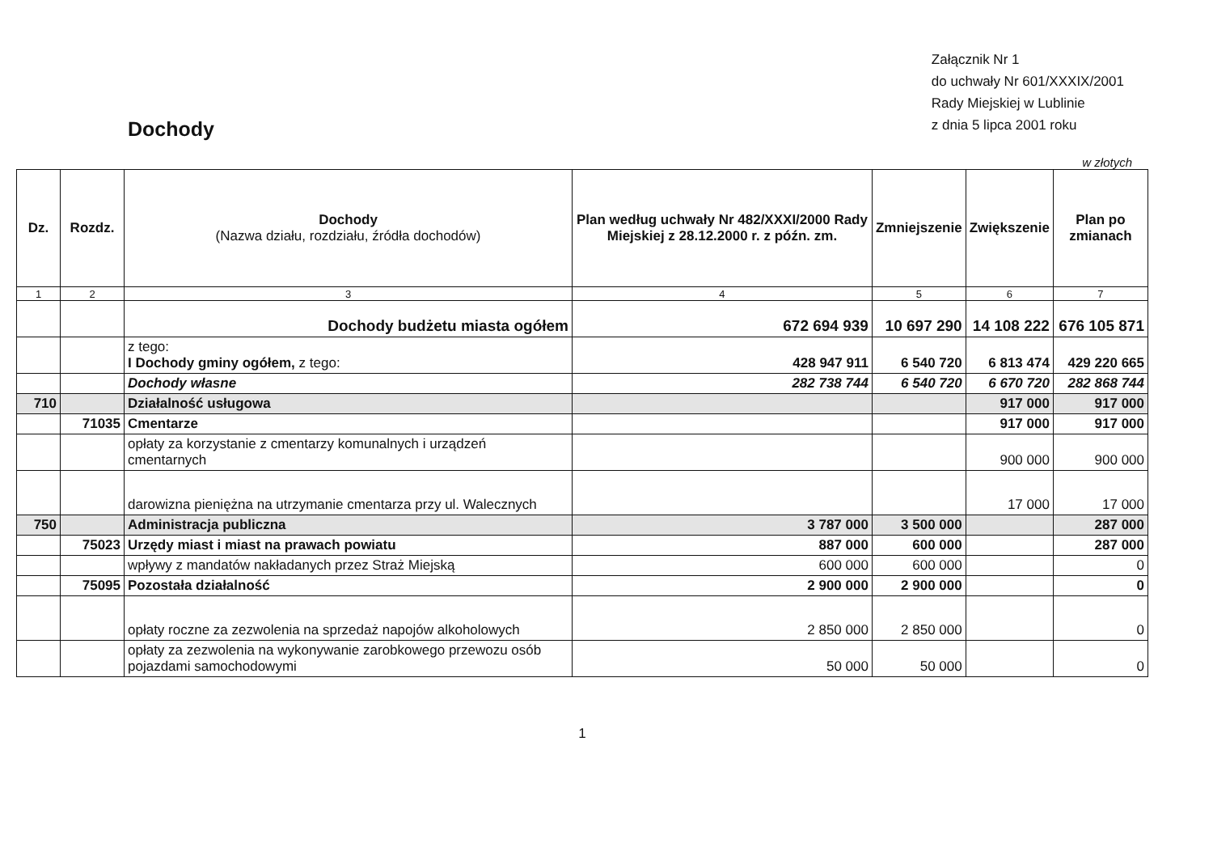Dochody
Załącznik Nr 1
do uchwały Nr 601/XXXIX/2001
Rady Miejskiej w Lublinie
z dnia 5 lipca 2001 roku
w złotych
| Dz. | Rozdz. | Dochody (Nazwa działu, rozdziału, źródła dochodów) | Plan według uchwały Nr 482/XXXI/2000 Rady Miejskiej z 28.12.2000 r. z późn. zm. | Zmniejszenie | Zwiększenie | Plan po zmianach |
| --- | --- | --- | --- | --- | --- | --- |
| 1 | 2 | 3 | 4 | 5 | 6 | 7 |
| | | Dochody budżetu miasta ogółem | 672 694 939 | 10 697 290 | 14 108 222 | 676 105 871 |
| | | z tego: I Dochody gminy ogółem, z tego: | 428 947 911 | 6 540 720 | 6 813 474 | 429 220 665 |
| | | Dochody własne | 282 738 744 | 6 540 720 | 6 670 720 | 282 868 744 |
| 710 | | Działalność usługowa | | | 917 000 | 917 000 |
| | 71035 | Cmentarze | | | 917 000 | 917 000 |
| | | opłaty za korzystanie z cmentarzy komunalnych i urządzeń cmentarnych | | | 900 000 | 900 000 |
| | | darowizna pieniężna na utrzymanie cmentarza przy ul. Walecznych | | | 17 000 | 17 000 |
| 750 | | Administracja publiczna | 3 787 000 | 3 500 000 | | 287 000 |
| | 75023 | Urzędy miast i miast na prawach powiatu | 887 000 | 600 000 | | 287 000 |
| | | wpływy z mandatów nakładanych przez Straż Miejską | 600 000 | 600 000 | | 0 |
| | 75095 | Pozostała działalność | 2 900 000 | 2 900 000 | | 0 |
| | | opłaty roczne za zezwolenia na sprzedaż napojów alkoholowych | 2 850 000 | 2 850 000 | | 0 |
| | | opłaty za zezwolenia na wykonywanie zarobkowego przewozu osób pojazdami samochodowymi | 50 000 | 50 000 | | 0 |
1